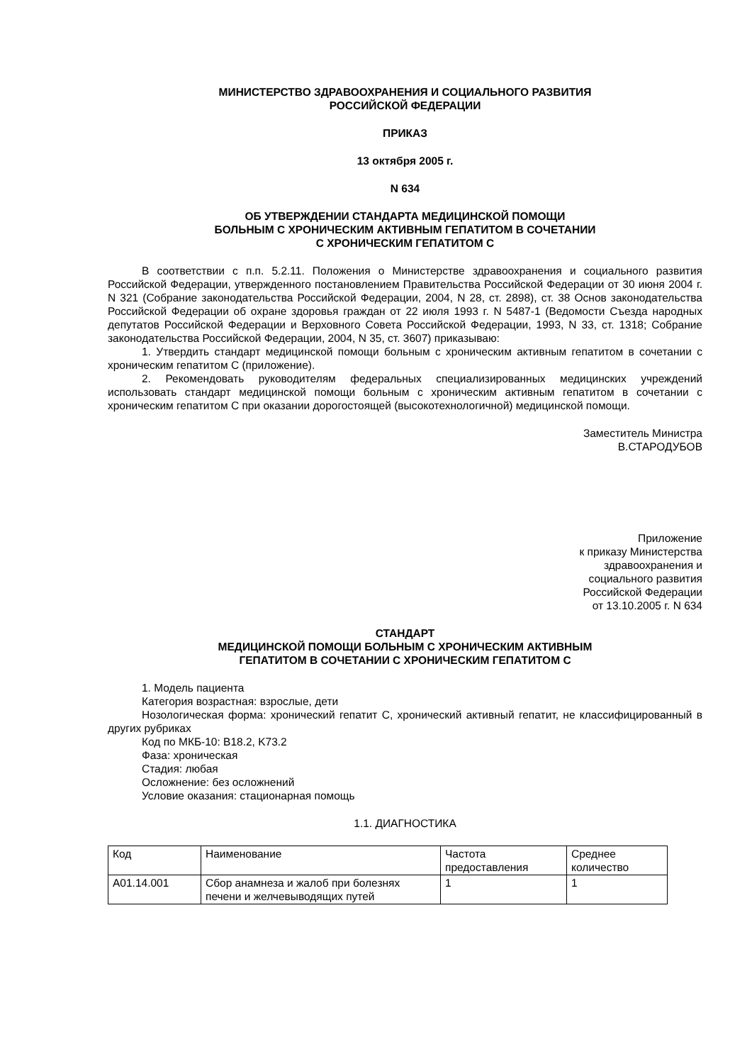МИНИСТЕРСТВО ЗДРАВООХРАНЕНИЯ И СОЦИАЛЬНОГО РАЗВИТИЯ
РОССИЙСКОЙ ФЕДЕРАЦИИ
ПРИКАЗ
13 октября 2005 г.
N 634
ОБ УТВЕРЖДЕНИИ СТАНДАРТА МЕДИЦИНСКОЙ ПОМОЩИ
БОЛЬНЫМ С ХРОНИЧЕСКИМ АКТИВНЫМ ГЕПАТИТОМ В СОЧЕТАНИИ
С ХРОНИЧЕСКИМ ГЕПАТИТОМ C
В соответствии с п.п. 5.2.11. Положения о Министерстве здравоохранения и социального развития Российской Федерации, утвержденного постановлением Правительства Российской Федерации от 30 июня 2004 г. N 321 (Собрание законодательства Российской Федерации, 2004, N 28, ст. 2898), ст. 38 Основ законодательства Российской Федерации об охране здоровья граждан от 22 июля 1993 г. N 5487-1 (Ведомости Съезда народных депутатов Российской Федерации и Верховного Совета Российской Федерации, 1993, N 33, ст. 1318; Собрание законодательства Российской Федерации, 2004, N 35, ст. 3607) приказываю:
1. Утвердить стандарт медицинской помощи больным с хроническим активным гепатитом в сочетании с хроническим гепатитом C (приложение).
2. Рекомендовать руководителям федеральных специализированных медицинских учреждений использовать стандарт медицинской помощи больным с хроническим активным гепатитом в сочетании с хроническим гепатитом C при оказании дорогостоящей (высокотехнологичной) медицинской помощи.
Заместитель Министра
В.СТАРОДУБОВ
Приложение
к приказу Министерства
здравоохранения и
социального развития
Российской Федерации
от 13.10.2005 г. N 634
СТАНДАРТ
МЕДИЦИНСКОЙ ПОМОЩИ БОЛЬНЫМ С ХРОНИЧЕСКИМ АКТИВНЫМ
ГЕПАТИТОМ В СОЧЕТАНИИ С ХРОНИЧЕСКИМ ГЕПАТИТОМ C
1. Модель пациента
Категория возрастная: взрослые, дети
Нозологическая форма: хронический гепатит C, хронический активный гепатит, не классифицированный в других рубриках
Код по МКБ-10: B18.2, K73.2
Фаза: хроническая
Стадия: любая
Осложнение: без осложнений
Условие оказания: стационарная помощь
1.1. ДИАГНОСТИКА
| Код | Наименование | Частота предоставления | Среднее количество |
| A01.14.001 | Сбор анамнеза и жалоб при болезнях печени и желчевыводящих путей | 1 | 1 |